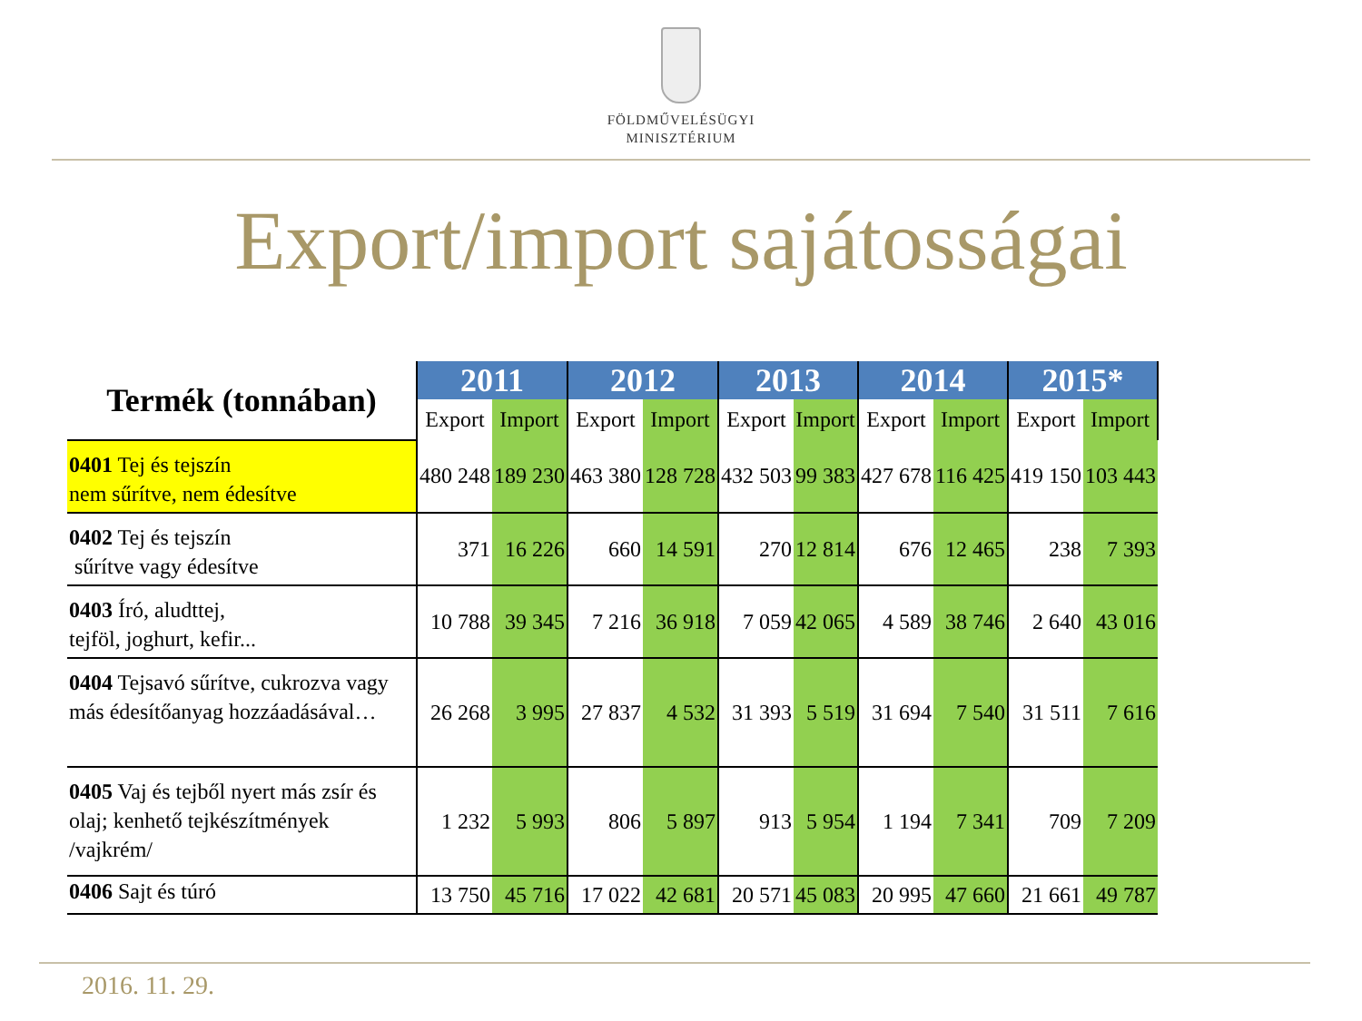FÖLDMŰVELÉSÜGYI
MINISZTÉRIUM
Export/import sajátosságai
| Termék (tonnában) | 2011 | | 2012 | | 2013 | | 2014 | | 2015* | |
| --- | --- | --- | --- | --- | --- | --- | --- | --- | --- | --- |
| | Export | Import | Export | Import | Export | Import | Export | Import | Export | Import |
| 0401 Tej és tejszín nem sűrítve, nem édesítve | 480 248 | 189 230 | 463 380 | 128 728 | 432 503 | 99 383 | 427 678 | 116 425 | 419 150 | 103 443 |
| 0402 Tej és tejszín sűrítve vagy édesítve | 371 | 16 226 | 660 | 14 591 | 270 | 12 814 | 676 | 12 465 | 238 | 7 393 |
| 0403 Író, aludttej, tejföl, joghurt, kefir... | 10 788 | 39 345 | 7 216 | 36 918 | 7 059 | 42 065 | 4 589 | 38 746 | 2 640 | 43 016 |
| 0404 Tejsavó sűrítve, cukrozva vagy más édesítőanyag hozzáadásával… | 26 268 | 3 995 | 27 837 | 4 532 | 31 393 | 5 519 | 31 694 | 7 540 | 31 511 | 7 616 |
| 0405 Vaj és tejből nyert más zsír és olaj; kenhető tejkészítmények /vajkrém/ | 1 232 | 5 993 | 806 | 5 897 | 913 | 5 954 | 1 194 | 7 341 | 709 | 7 209 |
| 0406 Sajt és túró | 13 750 | 45 716 | 17 022 | 42 681 | 20 571 | 45 083 | 20 995 | 47 660 | 21 661 | 49 787 |
2016. 11. 29.